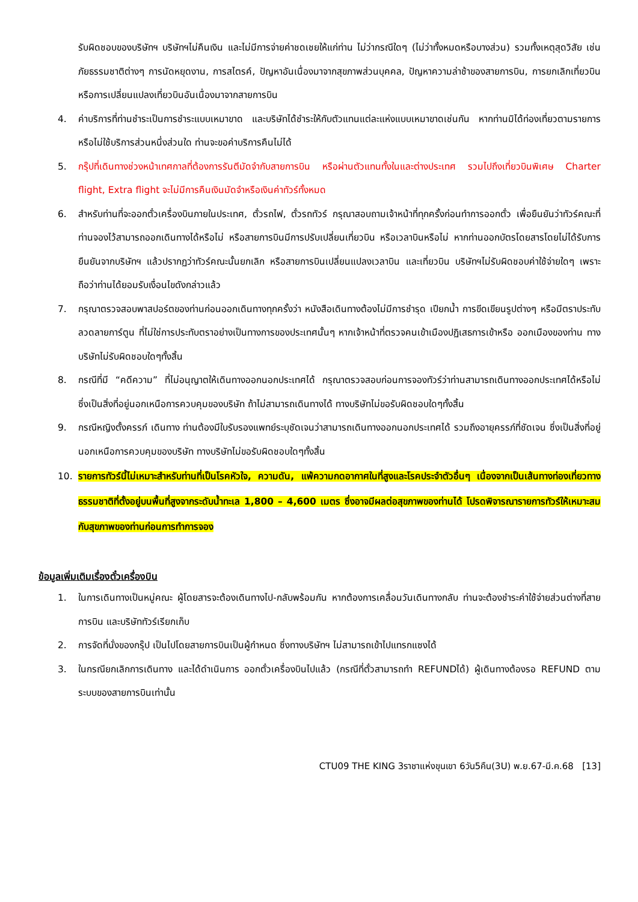รับผิดชอบของบริษัทฯ บริษัทฯไม่คืนเงิน และไม่มีการจ่ายค่าชดเชยให้แก่ท่าน ไม่ว่ากรณีใดๆ (ไม่ว่าทั้งหมดหรือบางส่วน) รวมทั้งเหตุสุดวิสัย เช่น ภัยธรรมชาติต่างๆ การนัดหยุดงาน, การสไตรค์, ปัญหาอันเนื่องมาจากสุขภาพส่วนบุคคล, ปัญหาความล่าช้าของสายการบิน, การยกเลิกเที่ยวบินหรือการเปลี่ยนแปลงเที่ยวบินอันเนื่องมาจากสายการบิน
4. ค่าบริการที่ท่านชำระเป็นการชำระแบบเหมาขาด และบริษัทได้ชำระให้กับตัวแทนแต่ละแห่งแบบเหมาขาดเช่นกัน หากท่านมิได้ท่องเที่ยวตามรายการ หรือไม่ใช้บริการส่วนหนึ่งส่วนใด ท่านจะขอค่าบริการคืนไม่ได้
5. กรุ๊ปที่เดินทางช่วงหน้าเทศกาลที่ต้องการรันตีมัดจำกับสายการบิน หรือผ่านตัวแทนทั้งในและต่างประเทศ รวมไปถึงเที่ยวบินพิเศษ Charter flight, Extra flight จะไม่มีการคืนเงินมัดจำหรือเงินค่าทัวร์ทั้งหมด
6. สำหรับท่านที่จะออกตั๋วเครื่องบินภายในประเทศ, ตั๋วรถไฟ, ตั๋วรถทัวร์ กรุณาสอบถามเจ้าหน้าที่ทุกครั้งก่อนทำการออกตั๋ว เพื่อยืนยันว่าทัวร์คณะที่ท่านจองไว้สามารถออกเดินทางได้หรือไม่ หรือสายการบินมีการปรับเปลี่ยนเที่ยวบิน หรือเวลาบินหรือไม่ หากท่านออกบัตรโดยสารโดยไม่ได้รับการยืนยันจากบริษัทฯ แล้วปรากฏว่าทัวร์คณะนั้นยกเลิก หรือสายการบินเปลี่ยนแปลงเวลาบิน และเที่ยวบิน บริษัทฯไม่รับผิดชอบค่าใช้จ่ายใดๆ เพราะถือว่าท่านได้ยอมรับเงื่อนไขดังกล่าวแล้ว
7. กรุณาตรวจสอบพาสปอร์ตของท่านก่อนออกเดินทางทุกครั้งว่า หนังสือเดินทางต้องไม่มีการชำรุด เปียกน้ำ การขีดเขียนรูปต่างๆ หรือมีตราประทับลวดลายการ์ตูน ที่ไม่ใช่การประทับตราอย่างเป็นทางการของประเทศนั้นๆ หากเจ้าหน้าที่ตรวจคนเข้าเมืองปฏิเสธการเข้าหรือ ออกเมืองของท่าน ทางบริษัทไม่รับผิดชอบใดๆทั้งสิ้น
8. กรณีที่มี “คดีความ” ที่ไม่อนุญาตให้เดินทางออกนอกประเทศได้ กรุณาตรวจสอบก่อนการจองทัวร์ว่าท่านสามารถเดินทางออกประเทศได้หรือไม่ ซึ่งเป็นสิ่งที่อยู่นอกเหนือการควบคุมของบริษัท ถ้าไม่สามารถเดินทางได้ ทางบริษัทไม่ขอรับผิดชอบใดๆทั้งสิ้น
9. กรณีหญิงตั้งครรภ์ เดินทาง ท่านต้องมีใบรับรองแพทย์ระบุชัดเจนว่าสามารถเดินทางออกนอกประเทศได้ รวมถึงอายุครรภ์ที่ชัดเจน ซึ่งเป็นสิ่งที่อยู่นอกเหนือการควบคุมของบริษัท ทางบริษัทไม่ขอรับผิดชอบใดๆทั้งสิ้น
10. รายการทัวร์นี้ไม่เหมาะสำหรับท่านที่เป็นโรคหัวใจ, ความดัน, แพ้ความกดอากาศในที่สูงและโรคประจำตัวอื่นๆ เนื่องจากเป็นเส้นทางท่องเที่ยวทางธรรมชาติที่ตั้งอยู่บนพื้นที่สูงจากระดับน้ำทะเล 1,800 – 4,600 เมตร ซึ่งอาจมีผลต่อสุขภาพของท่านได้ โปรดพิจารณารายการทัวร์ให้เหมาะสมกับสุขภาพของท่านก่อนการทำการจอง
ข้อมูลเพิ่มเติมเรื่องตั๋วเครื่องบิน
1. ในการเดินทางเป็นหมู่คณะ ผู้โดยสารจะต้องเดินทางไป-กลับพร้อมกัน หากต้องการเคลื่อนวันเดินทางกลับ ท่านจะต้องชำระค่าใช้จ่ายส่วนต่างที่สายการบิน และบริษัททัวร์เรียกเก็บ
2. การจัดที่นั่งของกรุ๊ป เป็นไปโดยสายการบินเป็นผู้กำหนด ซึ่งทางบริษัทฯ ไม่สามารถเข้าไปแทรกแซงได้
3. ในกรณียกเลิกการเดินทาง และได้ดำเนินการ ออกตั๋วเครื่องบินไปแล้ว (กรณีที่ตั๋วสามารถทำ REFUNDได้) ผู้เดินทางต้องรอ REFUND ตามระบบของสายการบินเท่านั้น
CTU09 THE KING 3ราชาแห่งขุนเขา 6วัน5คืน(3U) พ.ย.67-มี.ค.68 [13]